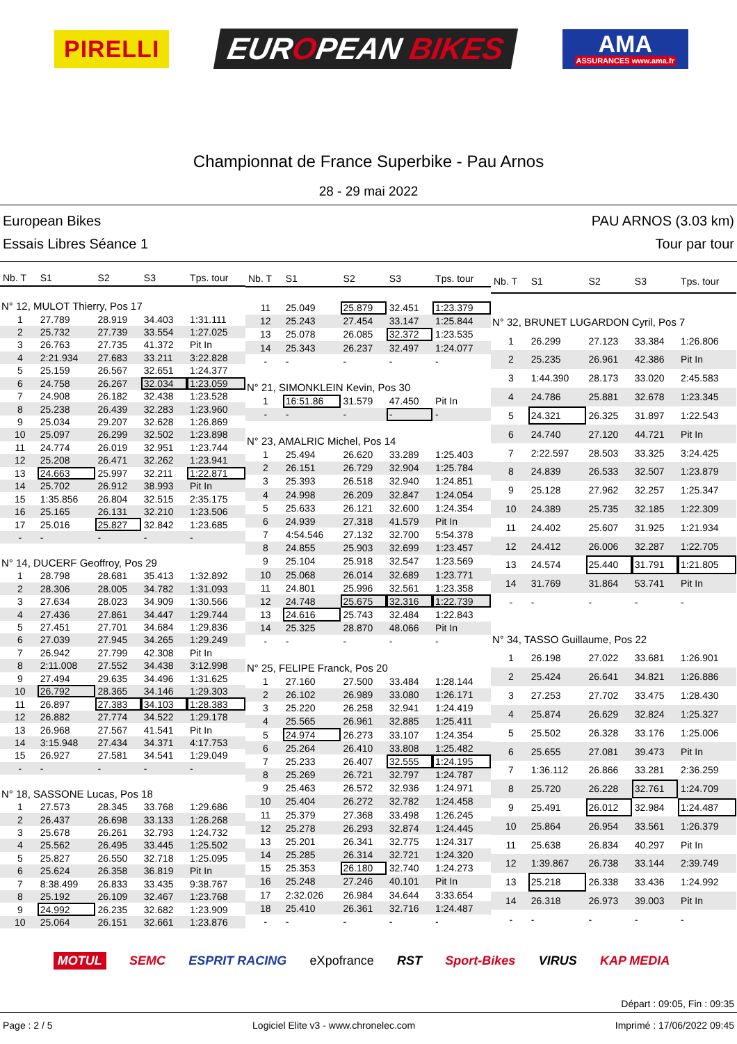PIRELLI
EUROPEAN BIKES
AMA
ASSURANCES www.ama.fr
Championnat de France Superbike - Pau Arnos
28 - 29 mai 2022
European Bikes
Essais Libres Séance 1
PAU ARNOS (3.03 km)
Tour par tour
| Nb. T | S1 | S2 | S3 | Tps. tour |
| --- | --- | --- | --- | --- |
| N° 12, MULOT Thierry, Pos 17 | | | | |
| 1 | 27.789 | 28.919 | 34.403 | 1:31.111 |
| 2 | 25.732 | 27.739 | 33.554 | 1:27.025 |
| 3 | 26.763 | 27.735 | 41.372 | Pit In |
| 4 | 2:21.934 | 27.683 | 33.211 | 3:22.828 |
| 5 | 25.159 | 26.567 | 32.651 | 1:24.377 |
| 6 | 24.758 | 26.267 | 32.034 | 1:23.059 |
| 7 | 24.908 | 26.182 | 32.438 | 1:23.528 |
| 8 | 25.238 | 26.439 | 32.283 | 1:23.960 |
| 9 | 25.034 | 29.207 | 32.628 | 1:26.869 |
| 10 | 25.097 | 26.299 | 32.502 | 1:23.898 |
| 11 | 24.774 | 26.019 | 32.951 | 1:23.744 |
| 12 | 25.208 | 26.471 | 32.262 | 1:23.941 |
| 13 | 24.663 | 25.997 | 32.211 | 1:22.871 |
| 14 | 25.702 | 26.912 | 38.993 | Pit In |
| 15 | 1:35.856 | 26.804 | 32.515 | 2:35.175 |
| 16 | 25.165 | 26.131 | 32.210 | 1:23.506 |
| 17 | 25.016 | 25.827 | 32.842 | 1:23.685 |
| - | - | - | - | - |
| N° 14, DUCERF Geoffroy, Pos 29 | | | | |
| 1 | 28.798 | 28.681 | 35.413 | 1:32.892 |
| 2 | 28.306 | 28.005 | 34.782 | 1:31.093 |
| 3 | 27.634 | 28.023 | 34.909 | 1:30.566 |
| 4 | 27.436 | 27.861 | 34.447 | 1:29.744 |
| 5 | 27.451 | 27.701 | 34.684 | 1:29.836 |
| 6 | 27.039 | 27.945 | 34.265 | 1:29.249 |
| 7 | 26.942 | 27.799 | 42.308 | Pit In |
| 8 | 2:11.008 | 27.552 | 34.438 | 3:12.998 |
| 9 | 27.494 | 29.635 | 34.496 | 1:31.625 |
| 10 | 26.792 | 28.365 | 34.146 | 1:29.303 |
| 11 | 26.897 | 27.383 | 34.103 | 1:28.383 |
| 12 | 26.882 | 27.774 | 34.522 | 1:29.178 |
| 13 | 26.968 | 27.567 | 41.541 | Pit In |
| 14 | 3:15.948 | 27.434 | 34.371 | 4:17.753 |
| 15 | 26.927 | 27.581 | 34.541 | 1:29.049 |
| - | - | - | - | - |
| N° 18, SASSONE Lucas, Pos 18 | | | | |
| 1 | 27.573 | 28.345 | 33.768 | 1:29.686 |
| 2 | 26.437 | 26.698 | 33.133 | 1:26.268 |
| 3 | 25.678 | 26.261 | 32.793 | 1:24.732 |
| 4 | 25.562 | 26.495 | 33.445 | 1:25.502 |
| 5 | 25.827 | 26.550 | 32.718 | 1:25.095 |
| 6 | 25.624 | 26.358 | 36.819 | Pit In |
| 7 | 8:38.499 | 26.833 | 33.435 | 9:38.767 |
| 8 | 25.192 | 26.109 | 32.467 | 1:23.768 |
| 9 | 24.992 | 26.235 | 32.682 | 1:23.909 |
| 10 | 25.064 | 26.151 | 32.661 | 1:23.876 |
| Nb. T | S1 | S2 | S3 | Tps. tour |
| --- | --- | --- | --- | --- |
| 11 | 25.049 | 25.879 | 32.451 | 1:23.379 |
| 12 | 25.243 | 27.454 | 33.147 | 1:25.844 |
| 13 | 25.078 | 26.085 | 32.372 | 1:23.535 |
| 14 | 25.343 | 26.237 | 32.497 | 1:24.077 |
| - | - | - | - | - |
| N° 21, SIMONKLEIN Kevin, Pos 30 | | | | |
| 1 | 16:51.86 | 31.579 | 47.450 | Pit In |
| - | - | - | - | - |
| N° 23, AMALRIC Michel, Pos 14 | | | | |
| 1 | 25.494 | 26.620 | 33.289 | 1:25.403 |
| 2 | 26.151 | 26.729 | 32.904 | 1:25.784 |
| 3 | 25.393 | 26.518 | 32.940 | 1:24.851 |
| 4 | 24.998 | 26.209 | 32.847 | 1:24.054 |
| 5 | 25.633 | 26.121 | 32.600 | 1:24.354 |
| 6 | 24.939 | 27.318 | 41.579 | Pit In |
| 7 | 4:54.546 | 27.132 | 32.700 | 5:54.378 |
| 8 | 24.855 | 25.903 | 32.699 | 1:23.457 |
| 9 | 25.104 | 25.918 | 32.547 | 1:23.569 |
| 10 | 25.068 | 26.014 | 32.689 | 1:23.771 |
| 11 | 24.801 | 25.996 | 32.561 | 1:23.358 |
| 12 | 24.748 | 25.675 | 32.316 | 1:22.739 |
| 13 | 24.616 | 25.743 | 32.484 | 1:22.843 |
| 14 | 25.325 | 28.870 | 48.066 | Pit In |
| - | - | - | - | - |
| N° 25, FELIPE Franck, Pos 20 | | | | |
| 1 | 27.160 | 27.500 | 33.484 | 1:28.144 |
| 2 | 26.102 | 26.989 | 33.080 | 1:26.171 |
| 3 | 25.220 | 26.258 | 32.941 | 1:24.419 |
| 4 | 25.565 | 26.961 | 32.885 | 1:25.411 |
| 5 | 24.974 | 26.273 | 33.107 | 1:24.354 |
| 6 | 25.264 | 26.410 | 33.808 | 1:25.482 |
| 7 | 25.233 | 26.407 | 32.555 | 1:24.195 |
| 8 | 25.269 | 26.721 | 32.797 | 1:24.787 |
| 9 | 25.463 | 26.572 | 32.936 | 1:24.971 |
| 10 | 25.404 | 26.272 | 32.782 | 1:24.458 |
| 11 | 25.379 | 27.368 | 33.498 | 1:26.245 |
| 12 | 25.278 | 26.293 | 32.874 | 1:24.445 |
| 13 | 25.201 | 26.341 | 32.775 | 1:24.317 |
| 14 | 25.285 | 26.314 | 32.721 | 1:24.320 |
| 15 | 25.353 | 26.180 | 32.740 | 1:24.273 |
| 16 | 25.248 | 27.246 | 40.101 | Pit In |
| 17 | 2:32.026 | 26.984 | 34.644 | 3:33.654 |
| 18 | 25.410 | 26.361 | 32.716 | 1:24.487 |
| - | - | - | - | - |
| Nb. T | S1 | S2 | S3 | Tps. tour |
| --- | --- | --- | --- | --- |
| N° 32, BRUNET LUGARDON Cyril, Pos 7 | | | | |
| 1 | 26.299 | 27.123 | 33.384 | 1:26.806 |
| 2 | 25.235 | 26.961 | 42.386 | Pit In |
| 3 | 1:44.390 | 28.173 | 33.020 | 2:45.583 |
| 4 | 24.786 | 25.881 | 32.678 | 1:23.345 |
| 5 | 24.321 | 26.325 | 31.897 | 1:22.543 |
| 6 | 24.740 | 27.120 | 44.721 | Pit In |
| 7 | 2:22.597 | 28.503 | 33.325 | 3:24.425 |
| 8 | 24.839 | 26.533 | 32.507 | 1:23.879 |
| 9 | 25.128 | 27.962 | 32.257 | 1:25.347 |
| 10 | 24.389 | 25.735 | 32.185 | 1:22.309 |
| 11 | 24.402 | 25.607 | 31.925 | 1:21.934 |
| 12 | 24.412 | 26.006 | 32.287 | 1:22.705 |
| 13 | 24.574 | 25.440 | 31.791 | 1:21.805 |
| 14 | 31.769 | 31.864 | 53.741 | Pit In |
| - | - | - | - | - |
| N° 34, TASSO Guillaume, Pos 22 | | | | |
| 1 | 26.198 | 27.022 | 33.681 | 1:26.901 |
| 2 | 25.424 | 26.641 | 34.821 | 1:26.886 |
| 3 | 27.253 | 27.702 | 33.475 | 1:28.430 |
| 4 | 25.874 | 26.629 | 32.824 | 1:25.327 |
| 5 | 25.502 | 26.328 | 33.176 | 1:25.006 |
| 6 | 25.655 | 27.081 | 39.473 | Pit In |
| 7 | 1:36.112 | 26.866 | 33.281 | 2:36.259 |
| 8 | 25.720 | 26.228 | 32.761 | 1:24.709 |
| 9 | 25.491 | 26.012 | 32.984 | 1:24.487 |
| 10 | 25.864 | 26.954 | 33.561 | 1:26.379 |
| 11 | 25.638 | 26.834 | 40.297 | Pit In |
| 12 | 1:39.867 | 26.738 | 33.144 | 2:39.749 |
| 13 | 25.218 | 26.338 | 33.436 | 1:24.992 |
| 14 | 26.318 | 26.973 | 39.003 | Pit In |
| - | - | - | - | - |
MOTUL SEMC ESPRIT RACING eXpofrance RST Sport-Bikes VIRUS KAP MEDIA
Départ : 09:05, Fin : 09:35
Page : 2 / 5 Logiciel Elite v3 - www.chronelec.com Imprimé : 17/06/2022 09:45